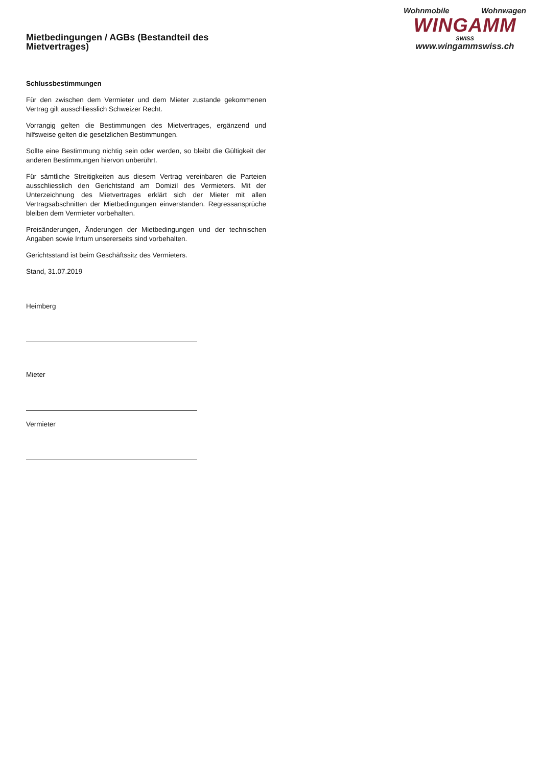Wohnmobile Wohnwagen
WINGAMM
SWISS
www.wingammswiss.ch
Mietbedingungen / AGBs (Bestandteil des Mietvertrages)
Schlussbestimmungen
Für den zwischen dem Vermieter und dem Mieter zustande gekommenen Vertrag gilt ausschliesslich Schweizer Recht.
Vorrangig gelten die Bestimmungen des Mietvertrages, ergänzend und hilfsweise gelten die gesetzlichen Bestimmungen.
Sollte eine Bestimmung nichtig sein oder werden, so bleibt die Gültigkeit der anderen Bestimmungen hiervon unberührt.
Für sämtliche Streitigkeiten aus diesem Vertrag vereinbaren die Parteien ausschliesslich den Gerichtstand am Domizil des Vermieters. Mit der Unterzeichnung des Mietvertrages erklärt sich der Mieter mit allen Vertragsabschnitten der Mietbedingungen einverstanden. Regressansprüche bleiben dem Vermieter vorbehalten.
Preisänderungen, Änderungen der Mietbedingungen und der technischen Angaben sowie Irrtum unsererseits sind vorbehalten.
Gerichtsstand ist beim Geschäftssitz des Vermieters.
Stand, 31.07.2019
Heimberg
Mieter
Vermieter